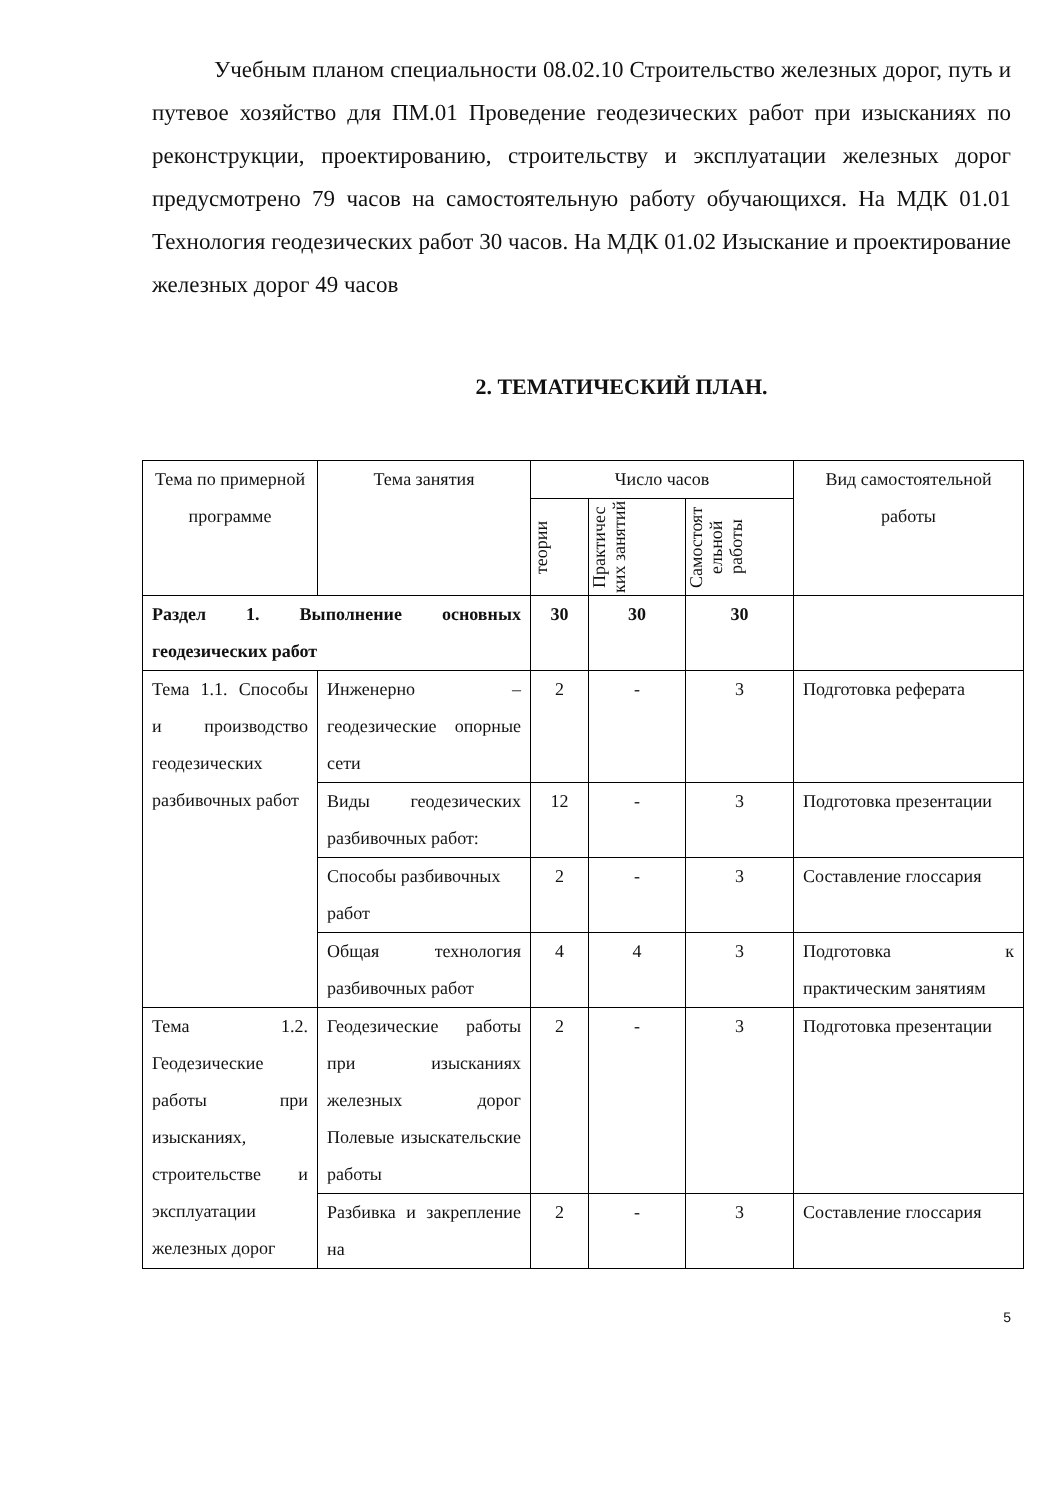Учебным планом специальности 08.02.10 Строительство железных дорог, путь и путевое хозяйство для ПМ.01 Проведение геодезических работ при изысканиях по реконструкции, проектированию, строительству и эксплуатации железных дорог предусмотрено 79 часов на самостоятельную работу обучающихся. На МДК 01.01 Технология геодезических работ 30 часов. На МДК 01.02 Изыскание и проектирование железных дорог 49 часов
2. ТЕМАТИЧЕСКИЙ ПЛАН.
| Тема по примерной программе | Тема занятия | Число часов | | | Вид самостоятельной работы |
| --- | --- | --- | --- | --- | --- |
| | | теории | Практичес ких занятий | Самостоят ельной работы | |
| Раздел 1. Выполнение основных геодезических работ | | 30 | 30 | 30 | |
| Тема 1.1. Способы и производство геодезических разбивочных работ | Инженерно – геодезические опорные сети | 2 | - | 3 | Подготовка реферата |
| | Виды геодезических разбивочных работ: | 12 | - | 3 | Подготовка презентации |
| | Способы разбивочных работ | 2 | - | 3 | Составление глоссария |
| | Общая технология разбивочных работ | 4 | 4 | 3 | Подготовка к практическим занятиям |
| Тема 1.2. Геодезические работы при изысканиях, строительстве и эксплуатации железных дорог | Геодезические работы при изысканиях железных дорог Полевые изыскательские работы | 2 | - | 3 | Подготовка презентации |
| | Разбивка и закрепление на | 2 | - | 3 | Составление глоссария |
5